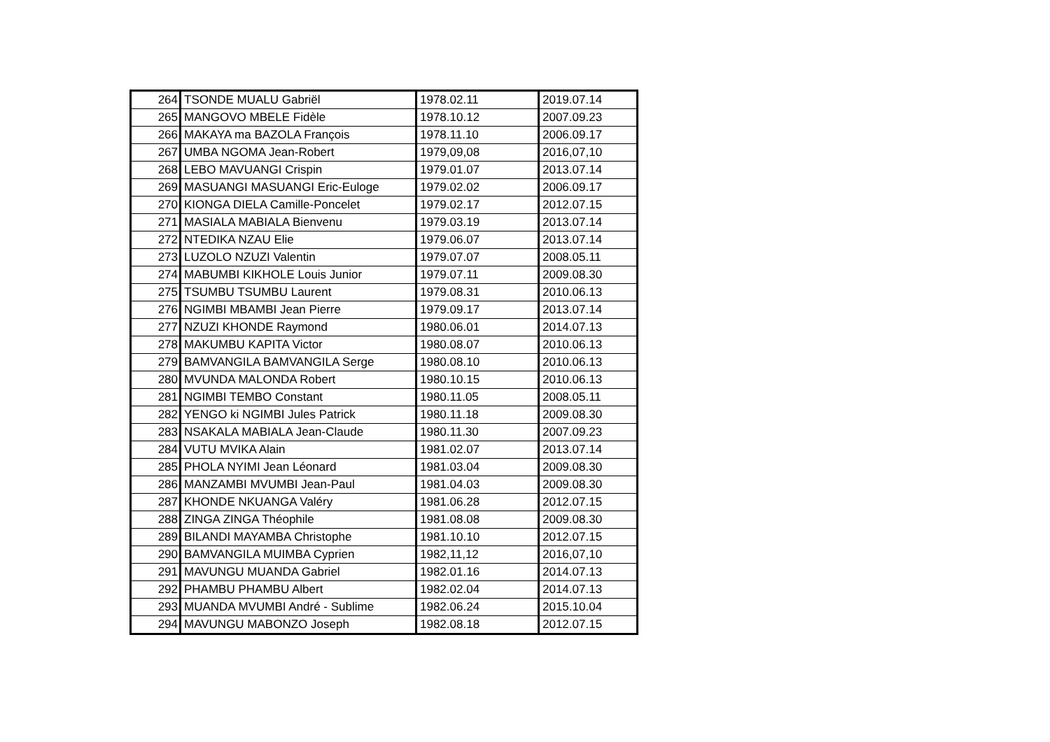| 264 | TSONDE MUALU Gabriël | 1978.02.11 | 2019.07.14 |
| 265 | MANGOVO MBELE Fidèle | 1978.10.12 | 2007.09.23 |
| 266 | MAKAYA ma BAZOLA François | 1978.11.10 | 2006.09.17 |
| 267 | UMBA NGOMA Jean-Robert | 1979,09,08 | 2016,07,10 |
| 268 | LEBO MAVUANGI Crispin | 1979.01.07 | 2013.07.14 |
| 269 | MASUANGI MASUANGI Eric-Euloge | 1979.02.02 | 2006.09.17 |
| 270 | KIONGA DIELA Camille-Poncelet | 1979.02.17 | 2012.07.15 |
| 271 | MASIALA MABIALA Bienvenu | 1979.03.19 | 2013.07.14 |
| 272 | NTEDIKA NZAU Elie | 1979.06.07 | 2013.07.14 |
| 273 | LUZOLO NZUZI Valentin | 1979.07.07 | 2008.05.11 |
| 274 | MABUMBI KIKHOLE Louis Junior | 1979.07.11 | 2009.08.30 |
| 275 | TSUMBU TSUMBU Laurent | 1979.08.31 | 2010.06.13 |
| 276 | NGIMBI MBAMBI Jean Pierre | 1979.09.17 | 2013.07.14 |
| 277 | NZUZI KHONDE Raymond | 1980.06.01 | 2014.07.13 |
| 278 | MAKUMBU KAPITA Victor | 1980.08.07 | 2010.06.13 |
| 279 | BAMVANGILA BAMVANGILA Serge | 1980.08.10 | 2010.06.13 |
| 280 | MVUNDA MALONDA Robert | 1980.10.15 | 2010.06.13 |
| 281 | NGIMBI TEMBO Constant | 1980.11.05 | 2008.05.11 |
| 282 | YENGO ki NGIMBI Jules Patrick | 1980.11.18 | 2009.08.30 |
| 283 | NSAKALA MABIALA Jean-Claude | 1980.11.30 | 2007.09.23 |
| 284 | VUTU MVIKA Alain | 1981.02.07 | 2013.07.14 |
| 285 | PHOLA NYIMI Jean Léonard | 1981.03.04 | 2009.08.30 |
| 286 | MANZAMBI MVUMBI Jean-Paul | 1981.04.03 | 2009.08.30 |
| 287 | KHONDE NKUANGA Valéry | 1981.06.28 | 2012.07.15 |
| 288 | ZINGA ZINGA Théophile | 1981.08.08 | 2009.08.30 |
| 289 | BILANDI MAYAMBA Christophe | 1981.10.10 | 2012.07.15 |
| 290 | BAMVANGILA MUIMBA Cyprien | 1982,11,12 | 2016,07,10 |
| 291 | MAVUNGU MUANDA Gabriel | 1982.01.16 | 2014.07.13 |
| 292 | PHAMBU PHAMBU Albert | 1982.02.04 | 2014.07.13 |
| 293 | MUANDA MVUMBI André - Sublime | 1982.06.24 | 2015.10.04 |
| 294 | MAVUNGU MABONZO Joseph | 1982.08.18 | 2012.07.15 |